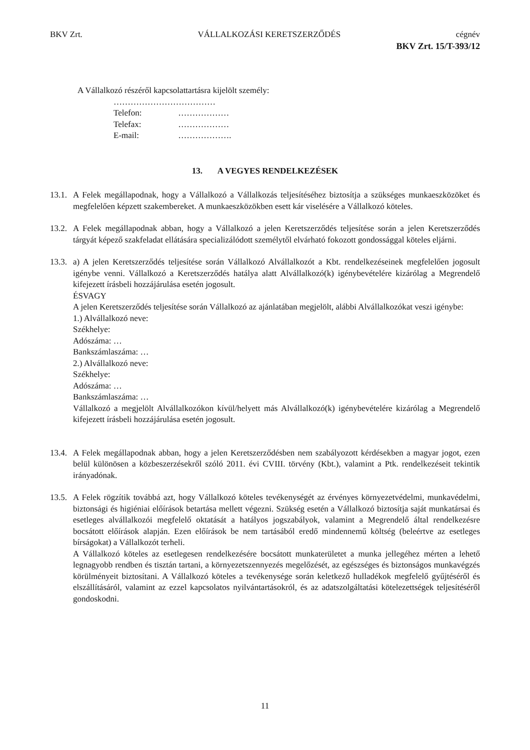BKV Zrt. VÁLLALKOZÁSI KERETSZERZŐDÉS cégnév
BKV Zrt. 15/T-393/12
A Vállalkozó részéről kapcsolattartásra kijelölt személy:
………………………………
Telefon: ………………
Telefax: ………………
E-mail: ……………….
13. A VEGYES RENDELKEZÉSEK
13.1.
A Felek megállapodnak, hogy a Vállalkozó a Vállalkozás teljesítéséhez biztosítja a szükséges munkaeszközöket és megfelelően képzett szakembereket. A munkaeszközökben esett kár viselésére a Vállalkozó köteles.
13.2.
A Felek megállapodnak abban, hogy a Vállalkozó a jelen Keretszerződés teljesítése során a jelen Keretszerződés tárgyát képező szakfeladat ellátására specializálódott személytől elvárható fokozott gondossággal köteles eljárni.
13.3.
a) A jelen Keretszerződés teljesítése során Vállalkozó Alvállalkozót a Kbt. rendelkezéseinek megfelelően jogosult igénybe venni. Vállalkozó a Keretszerződés hatálya alatt Alvállalkozó(k) igénybevételére kizárólag a Megrendelő kifejezett írásbeli hozzájárulása esetén jogosult.
ÉSVAGY
A jelen Keretszerződés teljesítése során Vállalkozó az ajánlatában megjelölt, alábbi Alvállalkozókat veszi igénybe:
1.) Alvállalkozó neve:
Székhelye:
Adószáma: …
Bankszámlaszáma: …
2.) Alvállalkozó neve:
Székhelye:
Adószáma: …
Bankszámlaszáma: …
Vállalkozó a megjelölt Alvállalkozókon kívül/helyett más Alvállalkozó(k) igénybevételére kizárólag a Megrendelő kifejezett írásbeli hozzájárulása esetén jogosult.
13.4.
A Felek megállapodnak abban, hogy a jelen Keretszerződésben nem szabályozott kérdésekben a magyar jogot, ezen belül különösen a közbeszerzésekről szóló 2011. évi CVIII. törvény (Kbt.), valamint a Ptk. rendelkezéseit tekintik irányadónak.
13.5.
A Felek rögzítik továbbá azt, hogy Vállalkozó köteles tevékenységét az érvényes környezetvédelmi, munkavédelmi, biztonsági és higiéniai előírások betartása mellett végezni. Szükség esetén a Vállalkozó biztosítja saját munkatársai és esetleges alvállalkozói megfelelő oktatását a hatályos jogszabályok, valamint a Megrendelő által rendelkezésre bocsátott előírások alapján. Ezen előírások be nem tartásából eredő mindennemű költség (beleértve az esetleges bírságokat) a Vállalkozót terheli.
A Vállalkozó köteles az esetlegesen rendelkezésére bocsátott munkaterületet a munka jellegéhez mérten a lehető legnagyobb rendben és tisztán tartani, a környezetszennyezés megelőzését, az egészséges és biztonságos munkavégzés körülményeit biztosítani. A Vállalkozó köteles a tevékenysége során keletkező hulladékok megfelelő gyűjtéséről és elszállításáról, valamint az ezzel kapcsolatos nyilvántartásokról, és az adatszolgáltatási kötelezettségek teljesítéséről gondoskodni.
11